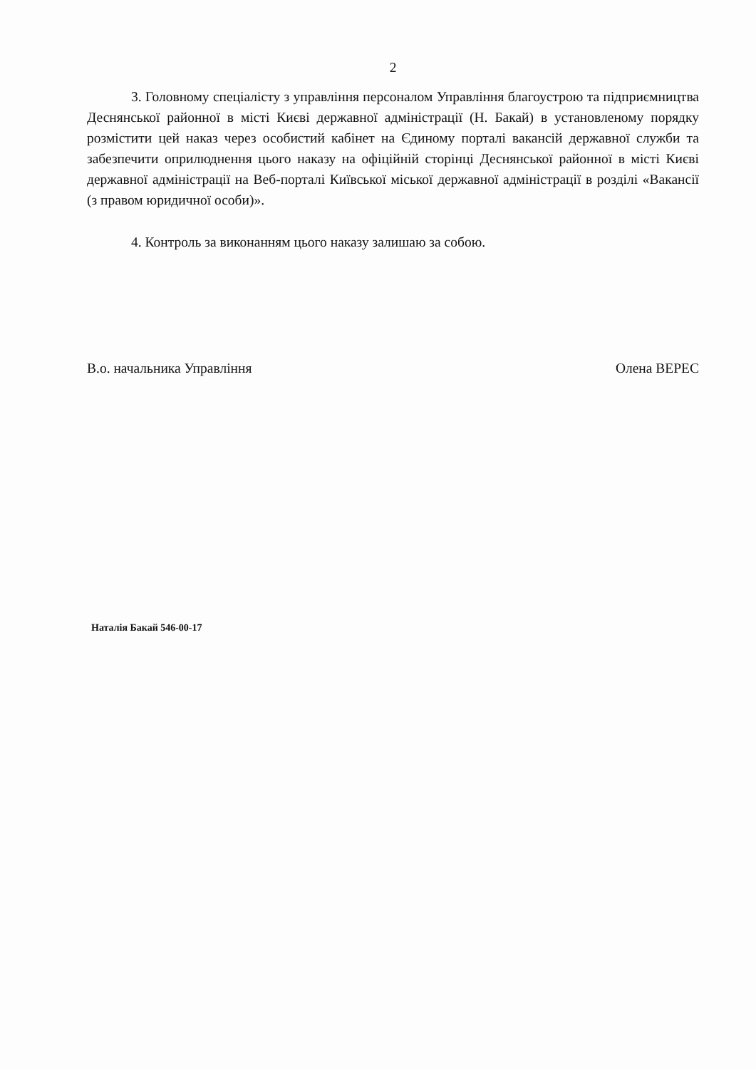2
3. Головному спеціалісту з управління персоналом Управління благоустрою та підприємництва Деснянської районної в місті Києві державної адміністрації (Н. Бакай) в установленому порядку розмістити цей наказ через особистий кабінет на Єдиному порталі вакансій державної служби та забезпечити оприлюднення цього наказу на офіційній сторінці Деснянської районної в місті Києві державної адміністрації на Веб-порталі Київської міської державної адміністрації в розділі «Вакансії (з правом юридичної особи)».
4. Контроль за виконанням цього наказу залишаю за собою.
В.о. начальника Управління Олена ВЕРЕС
Наталія Бакай 546-00-17